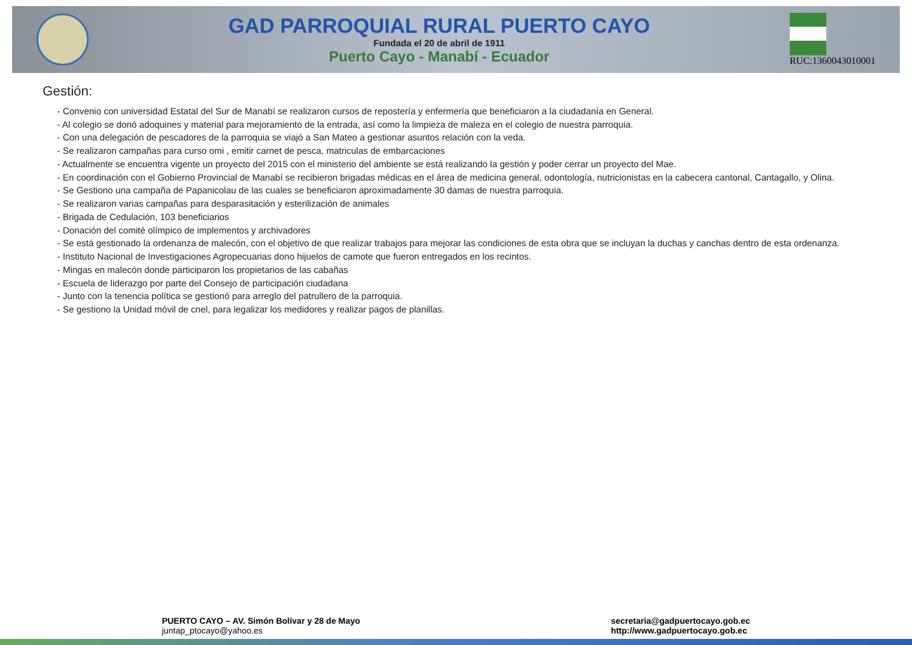GAD PARROQUIAL RURAL PUERTO CAYO
Fundada el 20 de abril de 1911
Puerto Cayo - Manabí - Ecuador
RUC:1360043010001
Gestión:
- Convenio con universidad Estatal del Sur de Manabí se realizaron cursos de repostería y enfermería que beneficiaron a la ciudadanía en General.
- Al colegio se donó adoquines y material para mejoramiento de la entrada, así como la limpieza de maleza en el colegio de nuestra parroquia.
- Con una delegación de pescadores de la parroquia se viajó a San Mateo a gestionar asuntos relación con la veda.
- Se realizaron campañas para curso omi , emitir carnet de pesca, matriculas de embarcaciones
- Actualmente se encuentra vigente un proyecto del 2015 con el ministerio del ambiente se está realizando la gestión y poder cerrar un proyecto del Mae.
- En coordinación con el Gobierno Provincial de Manabí se recibieron brigadas médicas en el área de medicina general, odontología, nutricionistas en la cabecera cantonal, Cantagallo, y Olina.
- Se Gestiono una campaña de Papanicolau de las cuales se beneficiaron aproximadamente 30 damas de nuestra parroquia.
- Se realizaron varias campañas para desparasitación y esterilización de animales
- Brigada de Cedulación, 103 beneficiarios
- Donación del comité olímpico de implementos y archivadores
- Se está gestionado la ordenanza de malecón, con el objetivo de que realizar trabajos para mejorar las condiciones de esta obra que se incluyan la duchas y canchas dentro de esta ordenanza.
- Instituto Nacional de Investigaciones Agropecuarias dono hijuelos de camote que fueron entregados en los recintos.
- Mingas en malecón donde participaron los propietarios de las cabañas
- Escuela de liderazgo por parte del Consejo de participación ciudadana
- Junto con la tenencia política se gestionó para arreglo del patrullero de la parroquia.
- Se gestiono la Unidad móvil de cnel, para legalizar los medidores y realizar pagos de planillas.
PUERTO CAYO – AV. Simón Bolívar y 28 de Mayo
juntap_ptocayo@yahoo.es
secretaria@gadpuertocayo.gob.ec
http://www.gadpuertocayo.gob.ec